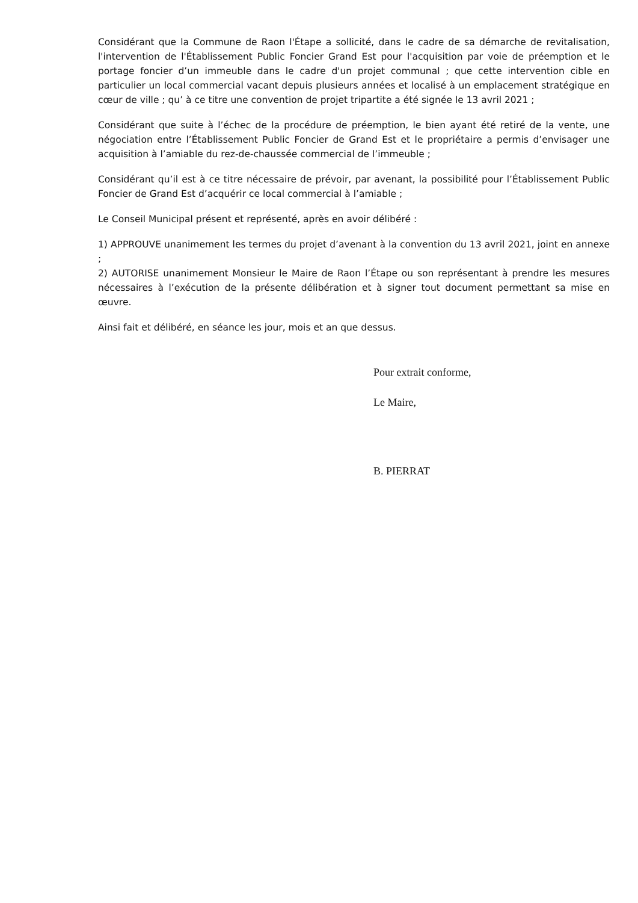Considérant que la Commune de Raon l'Étape a sollicité, dans le cadre de sa démarche de revitalisation, l'intervention de l'Établissement Public Foncier Grand Est pour l'acquisition par voie de préemption et le portage foncier d’un immeuble dans le cadre d'un projet communal ; que cette intervention cible en particulier un local commercial vacant depuis plusieurs années et localisé à un emplacement stratégique en cœur de ville ; qu’ à ce titre une convention de projet tripartite a été signée le 13 avril 2021 ;
Considérant que suite à l’échec de la procédure de préemption, le bien ayant été retiré de la vente, une négociation entre l’Établissement Public Foncier de Grand Est et le propriétaire a permis d’envisager une acquisition à l’amiable du rez-de-chaussée commercial de l’immeuble ;
Considérant qu’il est à ce titre nécessaire de prévoir, par avenant, la possibilité pour l’Établissement Public Foncier de Grand Est d’acquérir ce local commercial à l’amiable ;
Le Conseil Municipal présent et représenté, après en avoir délibéré :
1) APPROUVE unanimement les termes du projet d’avenant à la convention du 13 avril 2021, joint en annexe ;
2) AUTORISE unanimement Monsieur le Maire de Raon l’Étape ou son représentant à prendre les mesures nécessaires à l’exécution de la présente délibération et à signer tout document permettant sa mise en œuvre.
Ainsi fait et délibéré, en séance les jour, mois et an que dessus.
Pour extrait conforme,
Le Maire,
B. PIERRAT